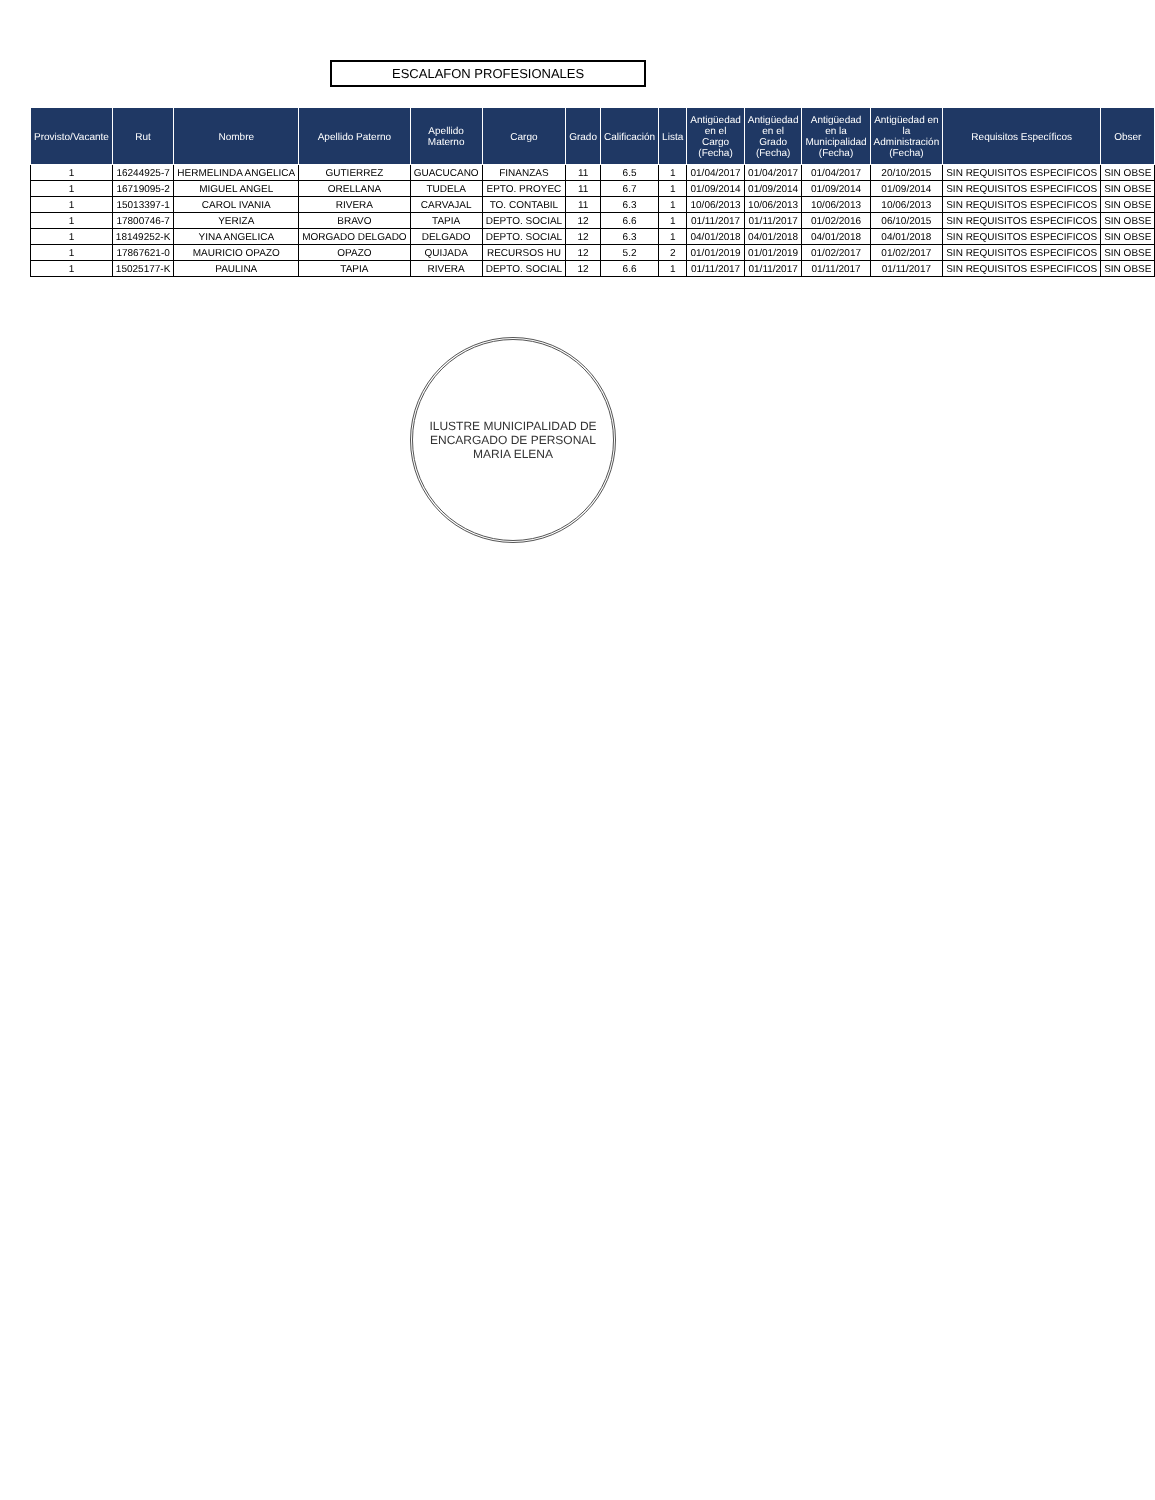ESCALAFON PROFESIONALES
| Provisto/Vacante | Rut | Nombre | Apellido Paterno | Apellido Materno | Cargo | Grado | Calificación | Lista | Antigüedad en el Cargo (Fecha) | Antigüedad en el Grado (Fecha) | Antigüedad en la Municipalidad (Fecha) | Antigüedad en la Administración (Fecha) | Requisitos Específicos | Obser |
| --- | --- | --- | --- | --- | --- | --- | --- | --- | --- | --- | --- | --- | --- | --- |
| 1 | 16244925-7 | HERMELINDA ANGELICA | GUTIERREZ | GUACUCANO | FINANZAS | 11 | 6.5 | 1 | 01/04/2017 | 01/04/2017 | 01/04/2017 | 20/10/2015 | SIN REQUISITOS ESPECIFICOS | SIN OBSE |
| 1 | 16719095-2 | MIGUEL ANGEL | ORELLANA | TUDELA | EPTO. PROYEC | 11 | 6.7 | 1 | 01/09/2014 | 01/09/2014 | 01/09/2014 | 01/09/2014 | SIN REQUISITOS ESPECIFICOS | SIN OBSE |
| 1 | 15013397-1 | CAROL IVANIA | RIVERA | CARVAJAL | TO. CONTABIL | 11 | 6.3 | 1 | 10/06/2013 | 10/06/2013 | 10/06/2013 | 10/06/2013 | SIN REQUISITOS ESPECIFICOS | SIN OBSE |
| 1 | 17800746-7 | YERIZA | BRAVO | TAPIA | DEPTO. SOCIAL | 12 | 6.6 | 1 | 01/11/2017 | 01/11/2017 | 01/02/2016 | 06/10/2015 | SIN REQUISITOS ESPECIFICOS | SIN OBSE |
| 1 | 18149252-K | YINA ANGELICA | MORGADO DELGADO | DELGADO | DEPTO. SOCIAL | 12 | 6.3 | 1 | 04/01/2018 | 04/01/2018 | 04/01/2018 | 04/01/2018 | SIN REQUISITOS ESPECIFICOS | SIN OBSE |
| 1 | 17867621-0 | MAURICIO OPAZO | OPAZO | QUIJADA | RECURSOS HU | 12 | 5.2 | 2 | 01/01/2019 | 01/01/2019 | 01/02/2017 | 01/02/2017 | SIN REQUISITOS ESPECIFICOS | SIN OBSE |
| 1 | 15025177-K | PAULINA | TAPIA | RIVERA | DEPTO. SOCIAL | 12 | 6.6 | 1 | 01/11/2017 | 01/11/2017 | 01/11/2017 | 01/11/2017 | SIN REQUISITOS ESPECIFICOS | SIN OBSE |
ILUSTRE MUNICIPALIDAD DE
ENCARGADO DE PERSONAL
MARIA ELENA